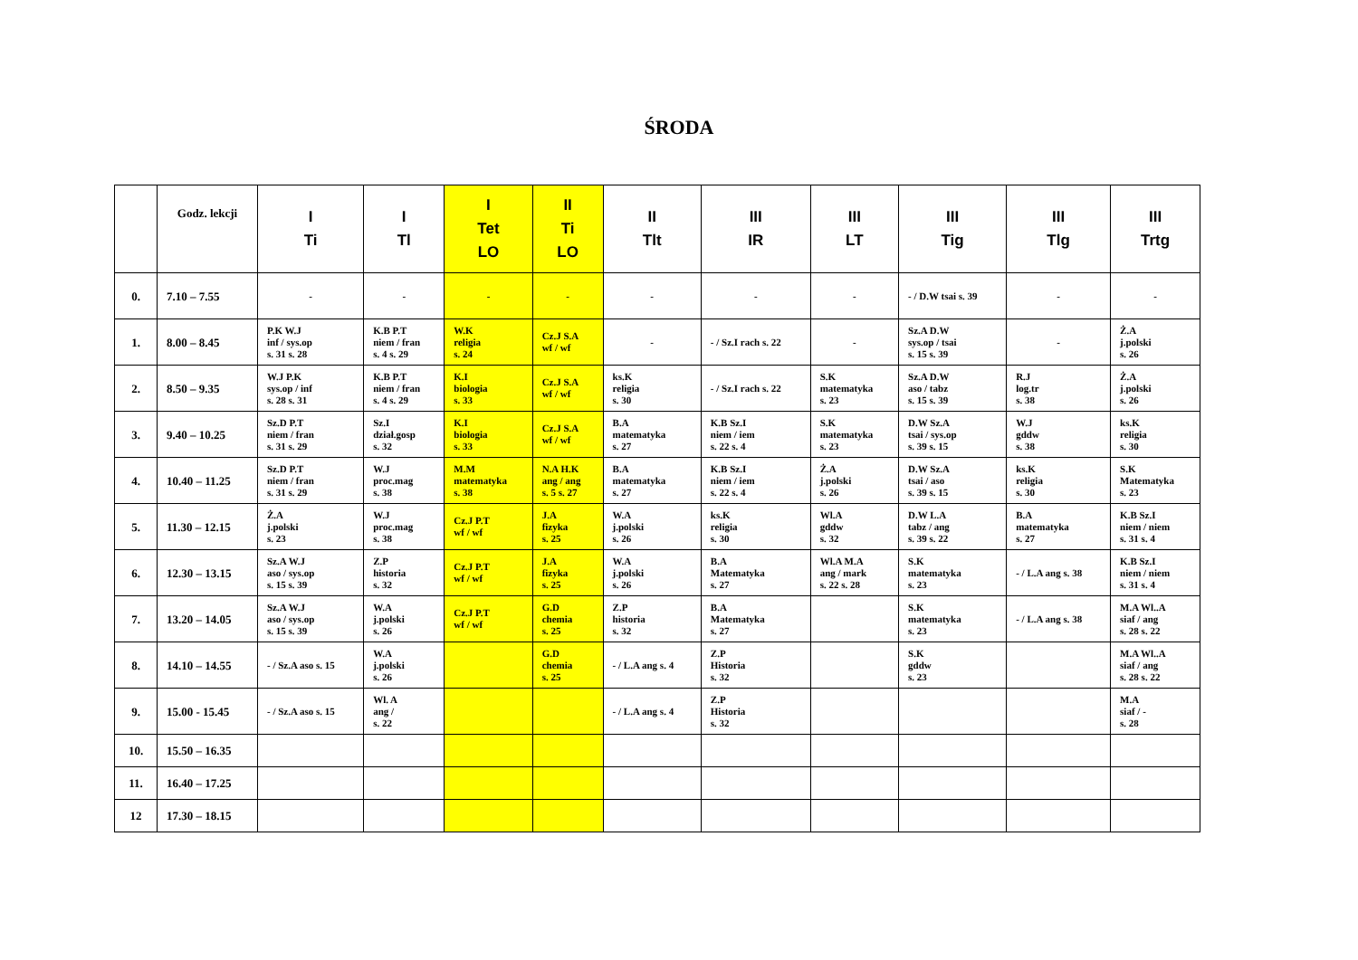ŚRODA
| | Godz. lekcji | I Ti | I Tl | I Tet LO | II Ti LO | II Tlt | III IR | III LT | III Tig | III Tlg | III Trtg |
| --- | --- | --- | --- | --- | --- | --- | --- | --- | --- | --- | --- |
| 0. | 7.10 – 7.55 | - | - | - | - | - | - | - | - / D.W tsai s. 39 | - | - |
| 1. | 8.00 – 8.45 | P.K W.J inf / sys.op s. 31 s. 28 | K.B P.T niem / fran s. 4 s. 29 | W.K religia s. 24 | Cz.J S.A wf / wf | - | - / Sz.I rach s. 22 | - | Sz.A D.W sys.op / tsai s. 15 s. 39 | - | Ż.A j.polski s. 26 |
| 2. | 8.50 – 9.35 | W.J P.K sys.op / inf s. 28 s. 31 | K.B P.T niem / fran s. 4 s. 29 | K.I biologia s. 33 | Cz.J S.A wf / wf | ks.K religia s. 30 | - / Sz.I rach s. 22 | S.K matematyka s. 23 | Sz.A D.W aso / tabz s. 15 s. 39 | R.J log.tr s. 38 | Ż.A j.polski s. 26 |
| 3. | 9.40 – 10.25 | Sz.D P.T niem / fran s. 31 s. 29 | Sz.I dział.gosp s. 32 | K.I biologia s. 33 | Cz.J S.A wf / wf | B.A matematyka s. 27 | K.B Sz.I niem / iem s. 22 s. 4 | S.K matematyka s. 23 | D.W Sz.A tsai / sys.op s. 39 s. 15 | W.J gddw s. 38 | ks.K religia s. 30 |
| 4. | 10.40 – 11.25 | Sz.D P.T niem / fran s. 31 s. 29 | W.J proc.mag s. 38 | M.M matematyka s. 38 | N.A H.K ang / ang s. 5 s. 27 | B.A matematyka s. 27 | K.B Sz.I niem / iem s. 22 s. 4 | Ż.A j.polski s. 26 | D.W Sz.A tsai / aso s. 39 s. 15 | ks.K religia s. 30 | S.K Matematyka s. 23 |
| 5. | 11.30 – 12.15 | Ż.A j.polski s. 23 | W.J proc.mag s. 38 | Cz.J P.T wf / wf | J.A fizyka s. 25 | W.A j.polski s. 26 | ks.K religia s. 30 | Wl.A gddw s. 32 | D.W L.A tabz / ang s. 39 s. 22 | B.A matematyka s. 27 | K.B Sz.I niem / niem s. 31 s. 4 |
| 6. | 12.30 – 13.15 | Sz.A W.J aso / sys.op s. 15 s. 39 | Z.P historia s. 32 | Cz.J P.T wf / wf | J.A fizyka s. 25 | W.A j.polski s. 26 | B.A Matematyka s. 27 | Wl.A M.A ang / mark s. 22 s. 28 | S.K matematyka s. 23 | - / L.A ang s. 38 | K.B Sz.I niem / niem s. 31 s. 4 |
| 7. | 13.20 – 14.05 | Sz.A W.J aso / sys.op s. 15 s. 39 | W.A j.polski s. 26 | Cz.J P.T wf / wf | G.D chemia s. 25 | Z.P historia s. 32 | B.A Matematyka s. 27 | | S.K matematyka s. 23 | - / L.A ang s. 38 | M.A Wl..A siaf / ang s. 28 s. 22 |
| 8. | 14.10 – 14.55 | - / Sz.A aso s. 15 | W.A j.polski s. 26 | | G.D chemia s. 25 | - / L.A ang s. 4 | Z.P Historia s. 32 | | S.K gddw s. 23 | | M.A Wl..A siaf / ang s. 28 s. 22 |
| 9. | 15.00 - 15.45 | - / Sz.A aso s. 15 | Wl. A ang / s. 22 | | | - / L.A ang s. 4 | Z.P Historia s. 32 | | | | M.A siaf / - s. 28 |
| 10. | 15.50 – 16.35 | | | | | | | | | | |
| 11. | 16.40 – 17.25 | | | | | | | | | | |
| 12 | 17.30 – 18.15 | | | | | | | | | | |